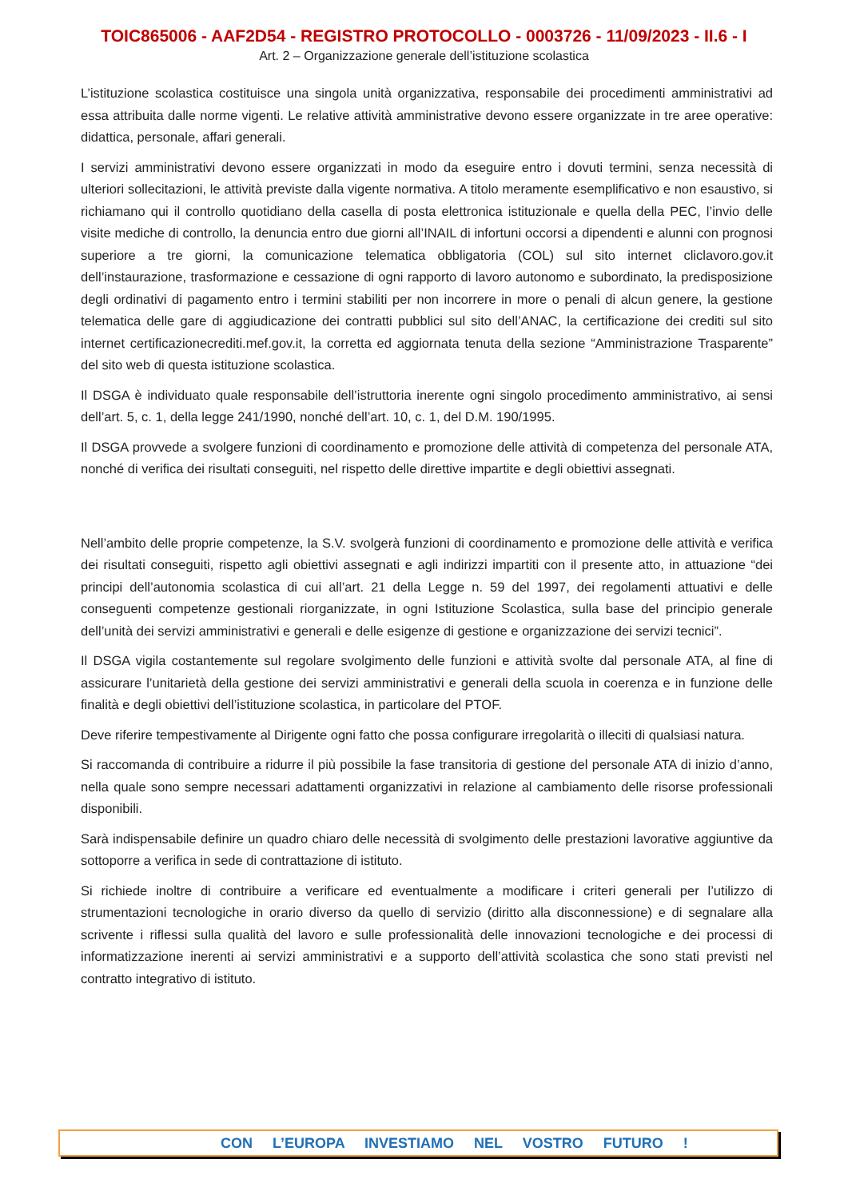TOIC865006 - AAF2D54 - REGISTRO PROTOCOLLO - 0003726 - 11/09/2023 - II.6 - I
Art. 2 – Organizzazione generale dell’istituzione scolastica
L’istituzione scolastica costituisce una singola unità organizzativa, responsabile dei procedimenti amministrativi ad essa attribuita dalle norme vigenti. Le relative attività amministrative devono essere organizzate in tre aree operative: didattica, personale, affari generali.
I servizi amministrativi devono essere organizzati in modo da eseguire entro i dovuti termini, senza necessità di ulteriori sollecitazioni, le attività previste dalla vigente normativa. A titolo meramente esemplificativo e non esaustivo, si richiamano qui il controllo quotidiano della casella di posta elettronica istituzionale e quella della PEC, l’invio delle visite mediche di controllo, la denuncia entro due giorni all’INAIL di infortuni occorsi a dipendenti e alunni con prognosi superiore a tre giorni, la comunicazione telematica obbligatoria (COL) sul sito internet cliclavoro.gov.it dell’instaurazione, trasformazione e cessazione di ogni rapporto di lavoro autonomo e subordinato, la predisposizione degli ordinativi di pagamento entro i termini stabiliti per non incorrere in more o penali di alcun genere, la gestione telematica delle gare di aggiudicazione dei contratti pubblici sul sito dell’ANAC, la certificazione dei crediti sul sito internet certificazionecrediti.mef.gov.it, la corretta ed aggiornata tenuta della sezione “Amministrazione Trasparente” del sito web di questa istituzione scolastica.
Il DSGA è individuato quale responsabile dell’istruttoria inerente ogni singolo procedimento amministrativo, ai sensi dell’art. 5, c. 1, della legge 241/1990, nonché dell’art. 10, c. 1, del D.M. 190/1995.
Il DSGA provvede a svolgere funzioni di coordinamento e promozione delle attività di competenza del personale ATA, nonché di verifica dei risultati conseguiti, nel rispetto delle direttive impartite e degli obiettivi assegnati.
Nell’ambito delle proprie competenze, la S.V. svolgerà funzioni di coordinamento e promozione delle attività e verifica dei risultati conseguiti, rispetto agli obiettivi assegnati e agli indirizzi impartiti con il presente atto, in attuazione “dei principi dell’autonomia scolastica di cui all’art. 21 della Legge n. 59 del 1997, dei regolamenti attuativi e delle conseguenti competenze gestionali riorganizzate, in ogni Istituzione Scolastica, sulla base del principio generale dell’unità dei servizi amministrativi e generali e delle esigenze di gestione e organizzazione dei servizi tecnici”.
Il DSGA vigila costantemente sul regolare svolgimento delle funzioni e attività svolte dal personale ATA, al fine di assicurare l’unitarietà della gestione dei servizi amministrativi e generali della scuola in coerenza e in funzione delle finalità e degli obiettivi dell’istituzione scolastica, in particolare del PTOF.
Deve riferire tempestivamente al Dirigente ogni fatto che possa configurare irregolarità o illeciti di qualsiasi natura.
Si raccomanda di contribuire a ridurre il più possibile la fase transitoria di gestione del personale ATA di inizio d’anno, nella quale sono sempre necessari adattamenti organizzativi in relazione al cambiamento delle risorse professionali disponibili.
Sarà indispensabile definire un quadro chiaro delle necessità di svolgimento delle prestazioni lavorative aggiuntive da sottoporre a verifica in sede di contrattazione di istituto.
Si richiede inoltre di contribuire a verificare ed eventualmente a modificare i criteri generali per l’utilizzo di strumentazioni tecnologiche in orario diverso da quello di servizio (diritto alla disconnessione) e di segnalare alla scrivente i riflessi sulla qualità del lavoro e sulle professionalità delle innovazioni tecnologiche e dei processi di informatizzazione inerenti ai servizi amministrativi e a supporto dell’attività scolastica che sono stati previsti nel contratto integrativo di istituto.
CON L’EUROPA INVESTIAMO NEL VOSTRO FUTURO !